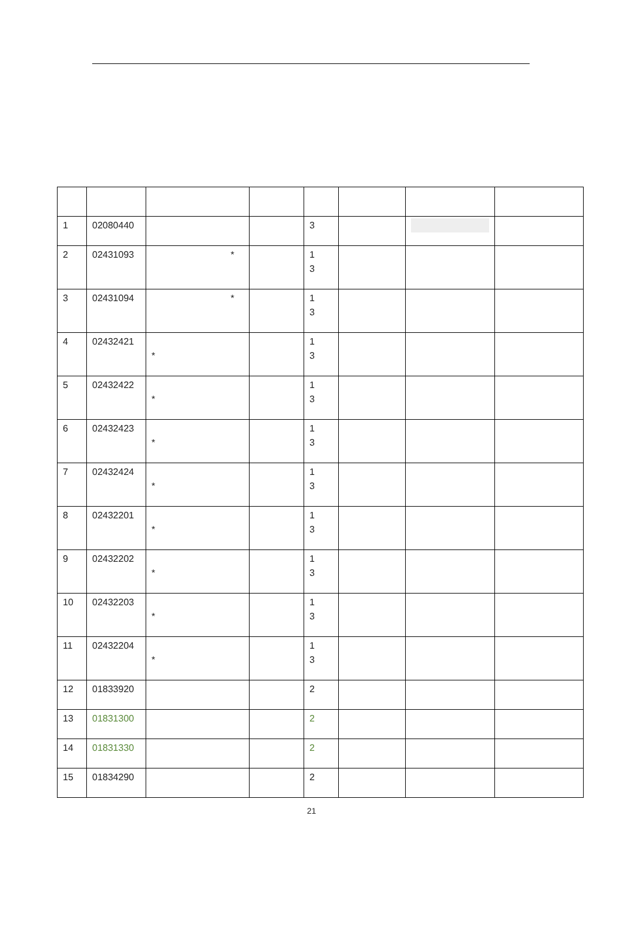| 1 | 02080440 | | | 3 | | | |
| 2 | 02431093 | * | | 1 3 | | | |
| 3 | 02431094 | * | | 1 3 | | | |
| 4 | 02432421 | * | | 1 3 | | | |
| 5 | 02432422 | * | | 1 3 | | | |
| 6 | 02432423 | * | | 1 3 | | | |
| 7 | 02432424 | * | | 1 3 | | | |
| 8 | 02432201 | * | | 1 3 | | | |
| 9 | 02432202 | * | | 1 3 | | | |
| 10 | 02432203 | * | | 1 3 | | | |
| 11 | 02432204 | * | | 1 3 | | | |
| 12 | 01833920 | | | 2 | | | |
| 13 | 01831300 | | | 2 | | | |
| 14 | 01831330 | | | 2 | | | |
| 15 | 01834290 | | | 2 | | | |
21